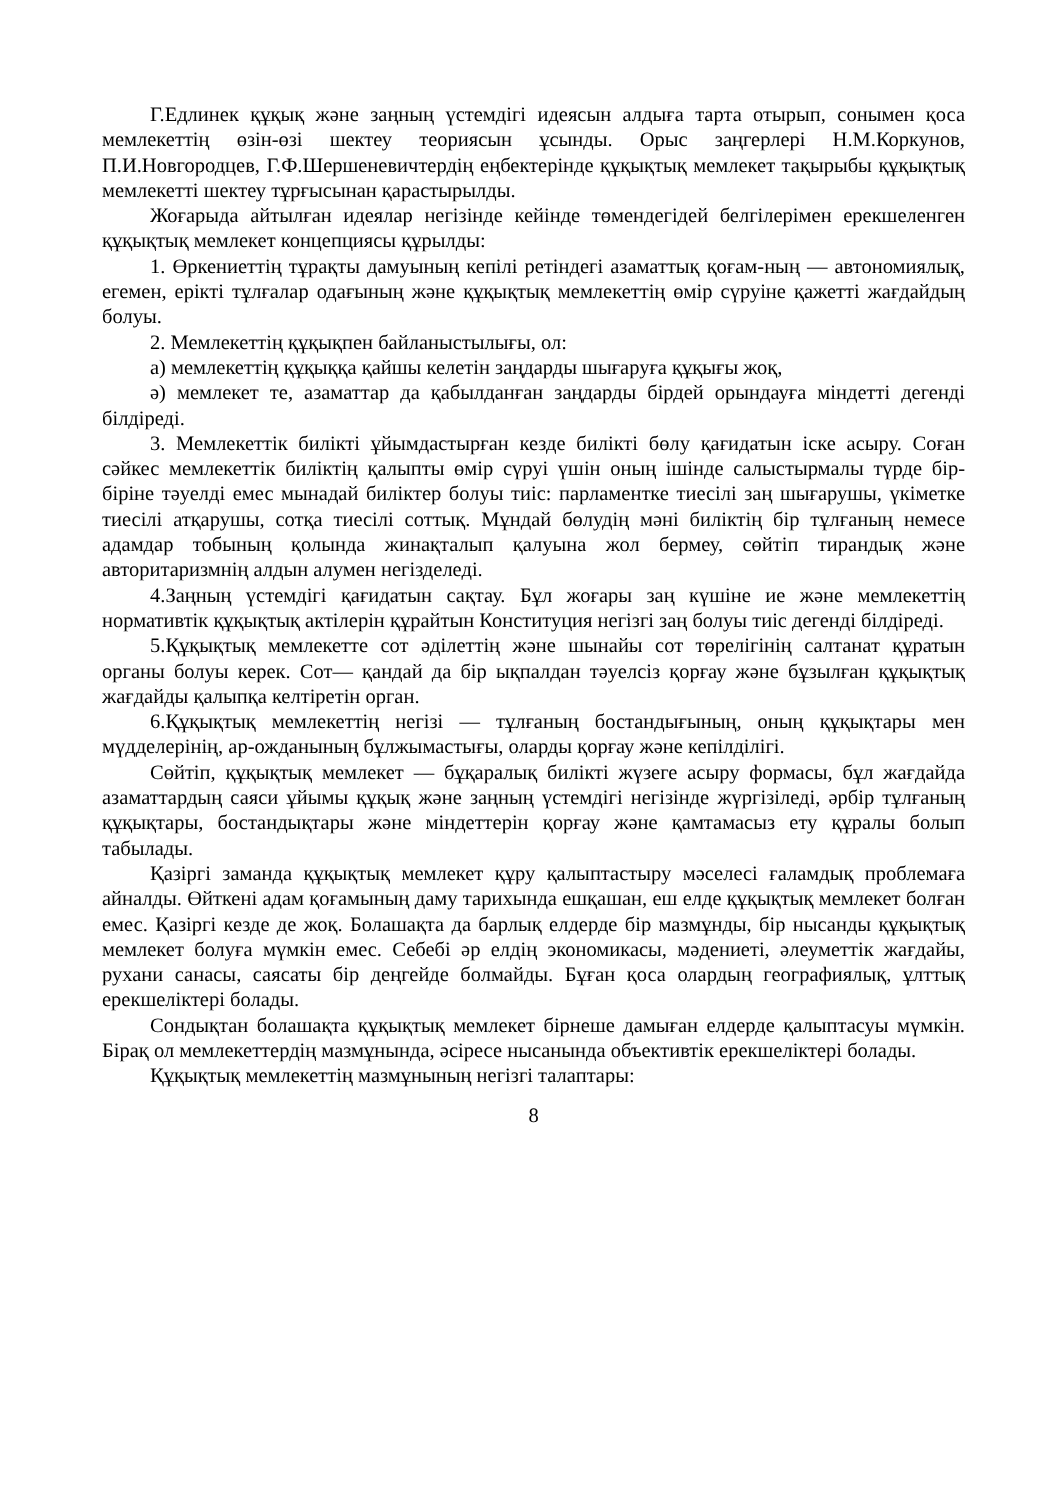Г.Едлинек құқық және заңның үстемдігі идеясын алдыға тарта отырып, сонымен қоса мемлекеттің өзін-өзі шектеу теориясын ұсынды. Орыс заңгерлері Н.М.Коркунов, П.И.Новгородцев, Г.Ф.Шершеневичтердің еңбектерінде құқықтық мемлекет тақырыбы құқықтық мемлекетті шектеу тұрғысынан қарастырылды.
Жоғарыда айтылған идеялар негізінде кейінде төмендегідей белгілерімен ерекшеленген құқықтық мемлекет концепциясы құрылды:
1. Өркениеттің тұрақты дамуының кепілі ретіндегі азаматтық қоғам-ның — автономиялық, егемен, ерікті тұлғалар одағының және құқықтық мемлекеттің өмір сүруіне қажетті жағдайдың болуы.
2. Мемлекеттің құқықпен байланыстылығы, ол:
а) мемлекеттің құқыққа қайшы келетін заңдарды шығаруға құқығы жоқ,
ә) мемлекет те, азаматтар да қабылданған заңдарды бірдей орындауға міндетті дегенді білдіреді.
3. Мемлекеттік билікті ұйымдастырған кезде билікті бөлу қағидатын іске асыру. Соған сәйкес мемлекеттік биліктің қалыпты өмір сүруі үшін оның ішінде салыстырмалы түрде бір-біріне тәуелді емес мынадай биліктер болуы тиіс: парламентке тиесілі заң шығарушы, үкіметке тиесілі атқарушы, сотқа тиесілі соттық. Мұндай бөлудің мәні биліктің бір тұлғаның немесе адамдар тобының қолында жинақталып қалуына жол бермеу, сөйтіп тирандық және авторитаризмнің алдын алумен негізделеді.
4.Заңның үстемдігі қағидатын сақтау. Бұл жоғары заң күшіне ие және мемлекеттің нормативтік құқықтық актілерін құрайтын Конституция негізгі заң болуы тиіс дегенді білдіреді.
5.Құқықтық мемлекетте сот әділеттің және шынайы сот төрелігінің салтанат құратын органы болуы керек. Сот— қандай да бір ықпалдан тәуелсіз қорғау және бұзылған құқықтық жағдайды қалыпқа келтіретін орган.
6.Құқықтық мемлекеттің негізі — тұлғаның бостандығының, оның құқықтары мен мүдделерінің, ар-ожданының бұлжымастығы, оларды қорғау және кепілділігі.
Сөйтіп, құқықтық мемлекет — бұқаралық билікті жүзеге асыру формасы, бұл жағдайда азаматтардың саяси ұйымы құқық және заңның үстемдігі негізінде жүргізіледі, әрбір тұлғаның құқықтары, бостандықтары және міндеттерін қорғау және қамтамасыз ету құралы болып табылады.
Қазіргі заманда құқықтық мемлекет құру қалыптастыру мәселесі ғаламдық проблемаға айналды. Өйткені адам қоғамының даму тарихында ешқашан, еш елде құқықтық мемлекет болған емес. Қазіргі кезде де жоқ. Болашақта да барлық елдерде бір мазмұнды, бір нысанды құқықтық мемлекет болуға мүмкін емес. Себебі әр елдің экономикасы, мәдениеті, әлеуметтік жағдайы, рухани санасы, саясаты бір деңгейде болмайды. Бұған қоса олардың географиялық, ұлттық ерекшеліктері болады.
Сондықтан болашақта құқықтық мемлекет бірнеше дамыған елдерде қалыптасуы мүмкін. Бірақ ол мемлекеттердің мазмұнында, әсіресе нысанында объективтік ерекшеліктері болады.
Құқықтық мемлекеттің мазмұнының негізгі талаптары:
8